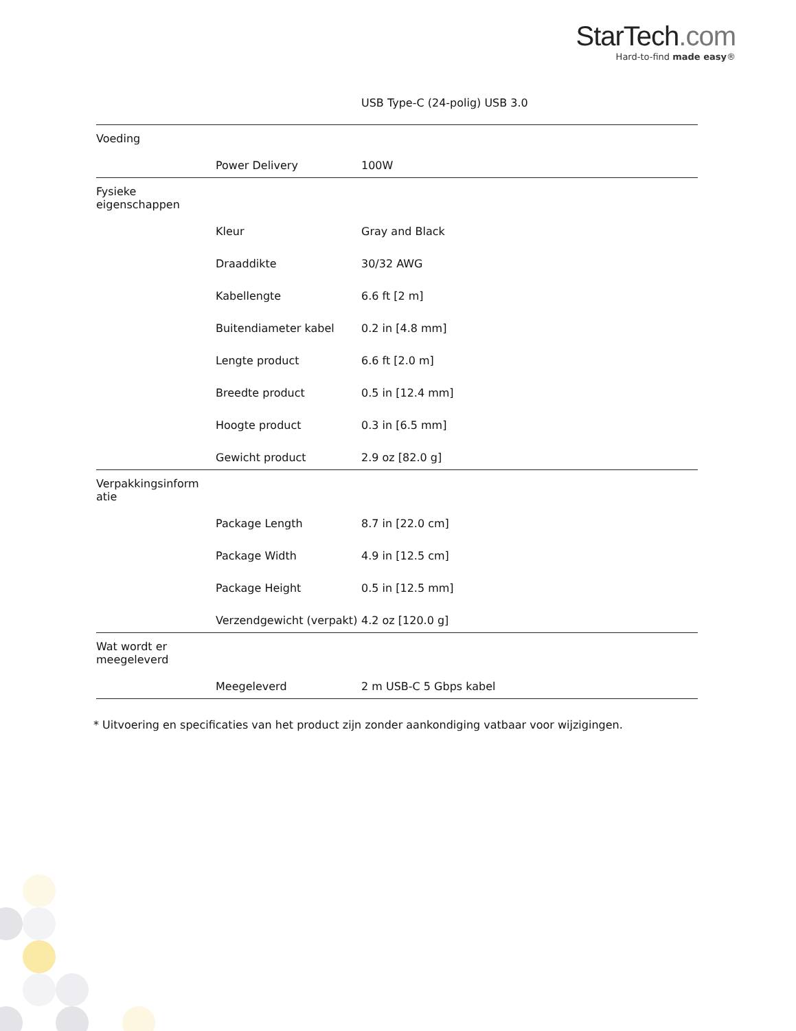StarTech.com
Hard-to-find made easy®
| | | USB Type-C (24-polig) USB 3.0 |
| Voeding | | |
| | Power Delivery | 100W |
| Fysieke eigenschappen | | |
| | Kleur | Gray and Black |
| | Draaddikte | 30/32 AWG |
| | Kabellengte | 6.6 ft [2 m] |
| | Buitendiameter kabel | 0.2 in [4.8 mm] |
| | Lengte product | 6.6 ft [2.0 m] |
| | Breedte product | 0.5 in [12.4 mm] |
| | Hoogte product | 0.3 in [6.5 mm] |
| | Gewicht product | 2.9 oz [82.0 g] |
| Verpakkingsinform atie | | |
| | Package Length | 8.7 in [22.0 cm] |
| | Package Width | 4.9 in [12.5 cm] |
| | Package Height | 0.5 in [12.5 mm] |
| | Verzendgewicht (verpakt) | 4.2 oz [120.0 g] |
| Wat wordt er meegeleverd | | |
| | Meegeleverd | 2 m USB-C 5 Gbps kabel |
* Uitvoering en specificaties van het product zijn zonder aankondiging vatbaar voor wijzigingen.